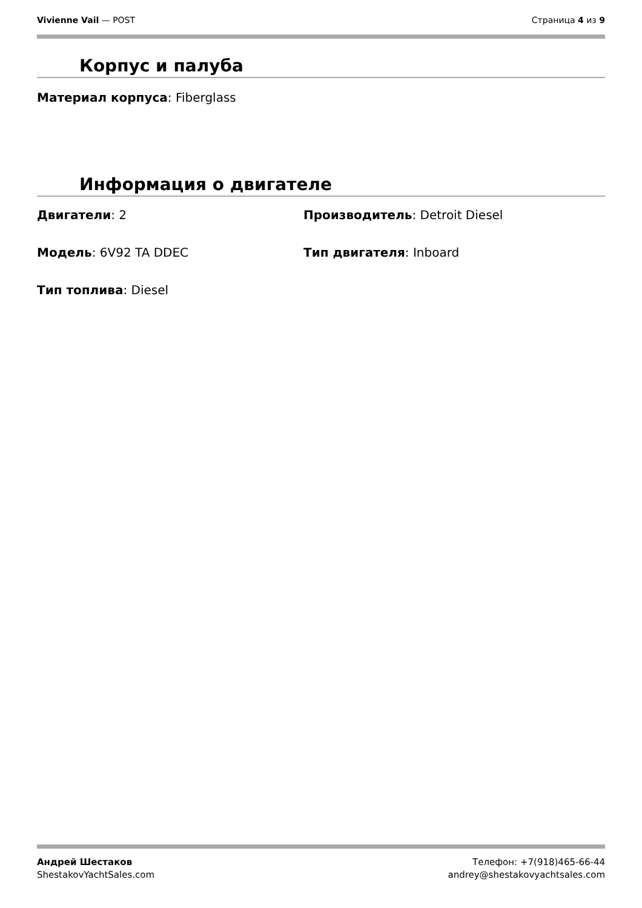Vivienne Vail — POST Страница 4 из 9
Корпус и палуба
Материал корпуса: Fiberglass
Информация о двигателе
Двигатели: 2
Производитель: Detroit Diesel
Модель: 6V92 TA DDEC
Тип двигателя: Inboard
Тип топлива: Diesel
Андрей Шестаков
ShestakovYachtSales.com
Телефон: +7(918)465-66-44
andrey@shestakovyachtsales.com